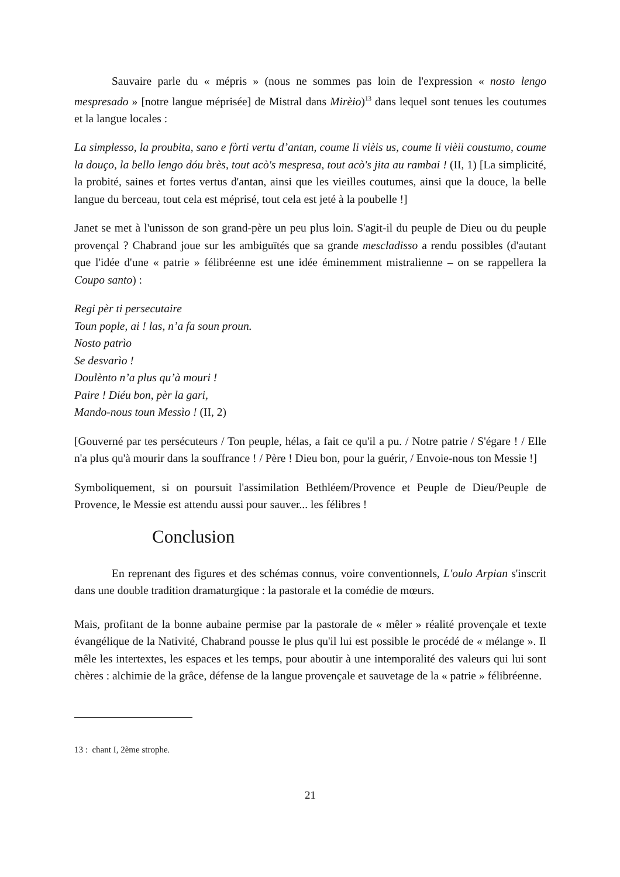Sauvaire parle du « mépris » (nous ne sommes pas loin de l'expression « nosto lengo mespresado » [notre langue méprisée] de Mistral dans Mirèio)<sup>13</sup> dans lequel sont tenues les coutumes et la langue locales :
La simplesso, la proubita, sano e fòrti vertu d’antan, coume li vièis us, coume li vièii coustumo, coume la douço, la bello lengo dóu brès, tout acò's mespresa, tout acò's jita au rambai ! (II, 1) [La simplicité, la probité, saines et fortes vertus d'antan, ainsi que les vieilles coutumes, ainsi que la douce, la belle langue du berceau, tout cela est méprisé, tout cela est jeté à la poubelle !]
Janet se met à l'unisson de son grand-père un peu plus loin. S'agit-il du peuple de Dieu ou du peuple provençal ? Chabrand joue sur les ambiguïtés que sa grande mescladisso a rendu possibles (d'autant que l'idée d'une « patrie » félibréenne est une idée éminemment mistralienne – on se rappellera la Coupo santo) :
Regi pèr ti persecutaire
Toun pople, ai ! las, n’a fa soun proun.
Nosto patrìo
Se desvarìo !
Doulènto n’a plus qu’à mouri !
Paire ! Diéu bon, pèr la gari,
Mando-nous toun Messìo ! (II, 2)
[Gouverné par tes persécuteurs / Ton peuple, hélas, a fait ce qu'il a pu. / Notre patrie / S'égare ! / Elle n'a plus qu'à mourir dans la souffrance ! / Père ! Dieu bon, pour la guérir, / Envoie-nous ton Messie !]
Symboliquement, si on poursuit l'assimilation Bethléem/Provence et Peuple de Dieu/Peuple de Provence, le Messie est attendu aussi pour sauver... les félibres !
Conclusion
En reprenant des figures et des schémas connus, voire conventionnels, L'oulo Arpian s'inscrit dans une double tradition dramaturgique : la pastorale et la comédie de mœurs.
Mais, profitant de la bonne aubaine permise par la pastorale de « mêler » réalité provençale et texte évangélique de la Nativité, Chabrand pousse le plus qu'il lui est possible le procédé de « mélange ». Il mêle les intertextes, les espaces et les temps, pour aboutir à une intemporalité des valeurs qui lui sont chères : alchimie de la grâce, défense de la langue provençale et sauvetage de la « patrie » félibréenne.
13 : chant I, 2ème strophe.
21